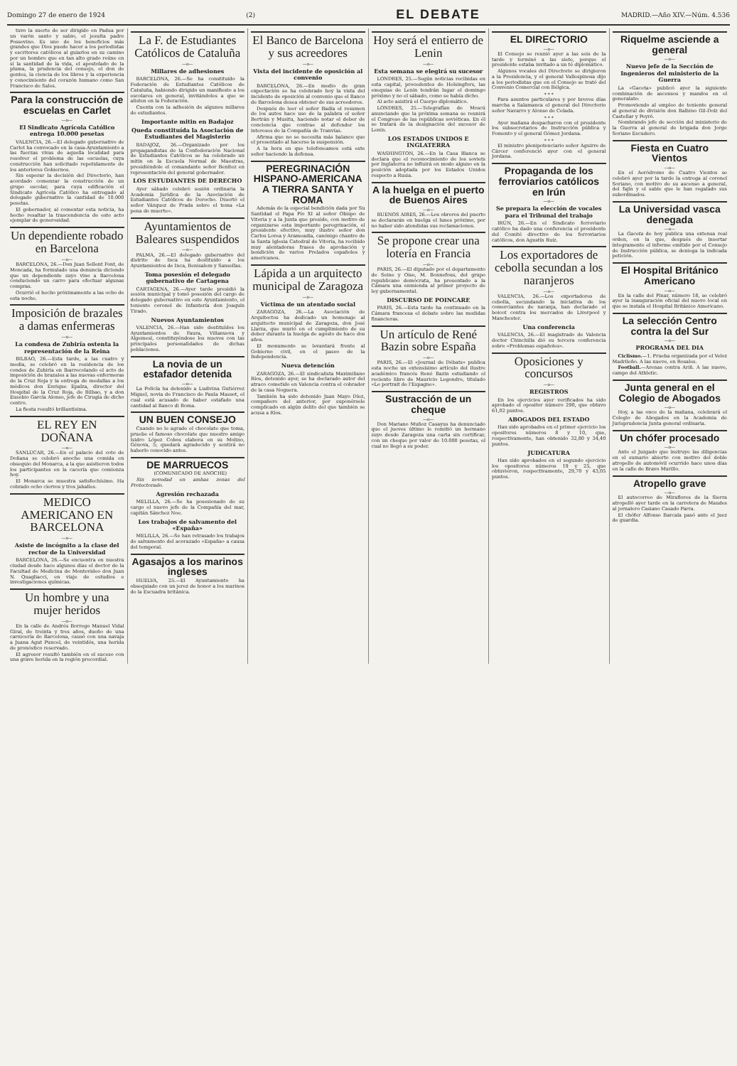Domingo 27 de enero de 1924 (2) EL DEBATE MADRID.—Año XIV.—Núm. 4.536
tuvo la suerte de ser dirigido en Padua por un varón santo y sabio, el jesuíta padre Possevino. Es uno de los beneficios más grandes que Dios puede hacer a los periodistas y escritores católicos al guiarlos en su camino por un hombre que en tan alto grado reúne en sí la santidad de la vida, el apostolado de la pluma, la prudencia del consejo, el don de gentes, la ciencia de los libros y la experiencia y conocimiento del corazón humano como San Francisco de Sales.
Para la construcción de escuelas en Carlet
—o—
El Sindicato Agrícola Católico entrega 10.000 pesetas
VALENCIA, 26.—El delegado gubernativo de Carlet ha convocado en la casa-Ayuntamiento a las fuerzas vivas de aquella localidad para resolver el problema de las escuelas, cuya construcción han solicitado repetidamente de los anteriores Gobiernos.
Sin esperar la decisión del Directorio, han acordado comenzar la construcción de un grupo escolar, para cuya edificación el Sindicato Agrícola Católico ha entregado al delegado gubernativo la cantidad de 10.000 pesetas.
El gobernador, al comentar esta noticia, ha hecho resaltar la trascendencia de este acto ejemplar de generosidad.
Un dependiente robado en Barcelona
—o—
BARCELONA, 26.—Don Juan Sellent Font, de Moncada, ha formulado una denuncia diciendo que un dependiente suyo vino a Barcelona conduciendo un carro para efectuar algunas compras.
Ocurrió el hecho próximamente a las ocho de esta noche.
Imposición de brazales a damas enfermeras
—o—
La condesa de Zubiría ostenta la representación de la Reina
BILBAO, 26.—Esta tarde, a las cuatro y media, se celebró en la residencia de los condes de Zubiría en Ibarrecolando el acto de imposición de brazales a las nuevas enfermeras de la Cruz Roja y la entrega de medallas a los médicos don Enrique Epalza, director del Hospital de la Cruz Roja, de Bilbao, y a don Eusebio García Alonso, jefe de Cirugía de dicho centro.
La fiesta resultó brillantísima.
EL REY EN DOÑANA
—o—
SANLÚCAR, 26.—En el palacio del coto de Doñana se celebró anoche una comida en obsequio del Monarca, a la que asistieron todos los participantes en la cacería que comienza hoy.
El Monarca se muestra satisfechísimo. Ha cobrado ocho ciervos y tres jabalíes.
MEDICO AMERICANO EN BARCELONA
—o—
Asiste de incógnito a la clase del rector de la Universidad
BARCELONA, 26.—Se encuentra en nuestra ciudad desde hace algunos días el doctor de la Facultad de Medicina de Montevideo don Juan N. Quagliacci, en viaje de estudios e investigaciones químicas.
Un hombre y una mujer heridos
—o—
En la calle de Andrés Borrego Manuel Vidal Giral, de treinta y tres años, dueño de una carnicería de Barcelona, causó con una navaja a Juana Agut Puncel, de veintidós, una herida de pronóstico reservado.
El agresor resultó también en el suceso con una grave herida en la región precordial.
La F. de Estudiantes Católicos de Cataluña
—o—
Millares de adhesiones
BARCELONA, 26.—Se ha constituído la Federación de Estudiantes Católicos de Cataluña, habiendo dirigido un manifiesto a los escolares en general, invitándoles a que se alisten en la Federación.
Cuenta con la adhesión de algunos millares de estudiantes.
Importante mitin en Badajoz
Queda constituída la Asociación de Estudiantes del Magisterio
BADAJOZ, 26.—Organizado por los propagandistas de la Confederación Nacional de Estudiantes Católicos se ha celebrado un mitin en la Escuela Normal de Maestras, presidiéndole el comandante señor Benítez en representación del general gobernador.
LOS ESTUDIANTES DE DERECHO
Ayer sábado celebró sesión ordinaria la Academia Jurídica de la Asociación de Estudiantes Católicos de Derecho. Disertó el señor Vázquez de Prada sobre el tema «La pena de muerte».
Ayuntamientos de Baleares suspendidos
—o—
PALMA, 26.—El delegado gubernativo del distrito de Inca ha destituído a los Ayuntamientos de Inca, Benisalem y Sansellas.
Toma posesión el delegado gubernativo de Cartagena
CARTAGENA, 26.—Ayer tarde presidió la sesión municipal y tomó posesión del cargo de delegado gubernativo en este Ayuntamiento, el teniente coronel de Infantería don Joaquín Tirado.
Nuevos Ayuntamientos
VALENCIA, 26.—Han sido destituídos los Ayuntamientos de Faura, Villanueva y Algemesí, constituyéndose los nuevos con las principales personalidades de dichas poblaciones.
La novia de un estafador detenida
—o—
La Policía ha detenido a Ludivina Gutiérrez Miguel, novia de Francisco de Paula Massot, el cual está acusado de haber estafado una cantidad al Banco di Roma.
UN BUEN CONSEJO
Cuando no le agrade el chocolate que toma, pruebe el famoso chocolate que nuestro amigo Isidro López Cobos elabora en su Molino, Génova, 5; quedará agradecido y sentirá no haberlo conocido antes.
DE MARRUECOS
(COMUNICADO DE ANOCHE)
Sin novedad en ambas zonas del Protectorado.
Agresión rechazada
MELILLA, 26.—Se ha posesionado de su cargo el nuevo jefe de la Compañía del mar, capitán Sánchez Noe.
Los trabajos de salvamento del «España»
MELILLA, 26.—Se han retrasado los trabajos de salvamento del acorazado «España» a causa del temporal.
Agasajos a los marinos ingleses
HUELVA, 25.—El Ayuntamiento ha obsequiado con un jerez de honor a los marinos de la Escuadra británica.
El Banco de Barcelona y sus acreedores
—o—
Vista del incidente de oposición al convenio
BARCELONA, 26.—En medio de gran expectación se ha celebrado hoy la vista del incidente de oposición al convenio que el Banco de Barcelona desea obtener de sus acreedores.
Después de leer el señor Badía el resumen de los autos hace uso de la palabra el señor Bertrán y Musitu, haciendo notar el deber de conciencia que contrae al defender los intereses de la Compañía de Tranvías.
Afirma que no se necesita más balance que el presentado al hacerse la suspensión.
A la hora en que telefoneamos está este señor haciendo la defensa.
PEREGRINACIÓN HISPANO-AMERICANA A TIERRA SANTA Y ROMA
Además de la especial bendición dada por Su Santidad el Papa Pío XI al señor Obispo de Vitoria y a la Junta que preside, con motivo de organizarse esta importante peregrinación, el presidente efectivo, muy ilustre señor don Carlos Lorea y Arameadia, canónigo chantre de la Santa Iglesia Catedral de Vitoria, ha recibido muy alentadoras frases de aprobación y bendición de varios Prelados españoles y americanos.
Lápida a un arquitecto municipal de Zaragoza
—o—
Víctima de un atentado social
ZARAGOZA, 26.—La Asociación de Arquitectos ha dedicado un homenaje al arquitecto municipal de Zaragoza, don José Llarza, que murió en el cumplimiento de su deber durante la huelga de agosto de hace dos años.
El monumento se levantará frente al Gobierno civil, en el paseo de la Independencia.
Nueva detención
ZARAGOZA, 26.—El sindicalista Maximiliano Ríos, detenido ayer, se ha declarado autor del atraco cometido en Valencia contra el cobrador de la casa Noguera.
También ha sido detenido Juan Mayo Díez, compañero del anterior, por suponérsele complicado en algún delito del que también se acusa a Ríos.
Hoy será el entierro de Lenin
—o—
Esta semana se elegirá su sucesor
LONDRES, 25.—Según noticias recibidas en esta capital, procedentes de Helsingfors, las exequias de Lenin tendrán lugar el domingo próximo y no el sábado, como se había dicho.
Al acto asistirá el Cuerpo diplomático.
LONDRES, 25.—Telegrafían de Moscú anunciando que la próxima semana se reunirá el Congreso de las repúblicas soviéticas. En él se tratará de la designación del sucesor de Lenin.
LOS ESTADOS UNIDOS E INGLATERRA
WASHINGTON, 26.—En la Casa Blanca se declara que el reconocimiento de los soviets por Inglaterra no influirá en modo alguno en la posición adoptada por los Estados Unidos respecto a Rusia.
A la huelga en el puerto de Buenos Aires
—o—
BUENOS AIRES, 26.—Los obreros del puerto se declararán en huelga el lunes próximo, por no haber sido atendidas sus reclamaciones.
Se propone crear una lotería en Francia
—o—
PARIS, 26.—El diputado por el departamento de Seine y Oise, M. Bonnefous, del grupo republicano demócrata, ha presentado a la Cámara una enmienda al primer proyecto de ley gubernamental.
DISCURSO DE POINCARE
PARIS, 26.—Esta tarde ha continuado en la Cámara francesa el debate sobre las medidas financieras.
Un artículo de René Bazin sobre España
—o—
PARIS, 26.—El «Journal de Débats» publica esta noche un extensísimo artículo del ilustre académico francés René Bazin estudiando el reciente libro de Mauricio Legendre, titulado «Le portrait de l'Espagne».
Sustracción de un cheque
—o—
Don Mariano Muñoz Casayus ha denunciado que el jueves último le remitió un hermano suyo desde Zaragoza una carta sin certificar, con un cheque por valor de 10.000 pesetas, el cual no llegó a su poder.
EL DIRECTORIO
—o—
El Consejo se reunió ayer a las seis de la tarde y terminó a las siete, porque el presidente estaba invitado a un té diplomático.
Algunos vocales del Directorio se dirigieron a la Presidencia, y el general Vallespinosa dijo a los periodistas que en el Consejo se trató del Convenio Comercial con Bélgica.
* * *
Para asuntos particulares y por breves días marcha a Salamanca el general del Directorio señor Navarro y Alonso de Celada.
* * *
Ayer mañana despacharon con el presidente los subsecretarios de Instrucción pública y Fomento y el general Gómez Jordana.
* * *
El ministro plenipotenciario señor Aguirre de Cárcer conferenció ayer con el general Jordana.
Propaganda de los ferroviarios católicos en Irún
—o—
Se prepara la elección de vocales para el Tribunal del trabajo
IRÚN, 26.—En el Sindicato ferroviario católico ha dado una conferencia el presidente del Comité directivo de los ferroviarios católicos, don Agustín Ruiz.
Los exportadores de cebolla secundan a los naranjeros
—o—
VALENCIA, 26.—Los exportadores de cebolla, secundando la iniciativa de los comerciantes de naranja, han declarado el boicot contra los mercados de Liverpool y Manchester.
Una conferencia
VALENCIA, 26.—El magistrado de Valencia doctor Chinchilla dió su tercera conferencia sobre «Problemas españoles».
Oposiciones y concursos
—o—
REGISTROS
En los ejercicios ayer verificados ha sido aprobado el opositor número 290, que obtuvo 61,02 puntos.
ABOGADOS DEL ESTADO
Han sido aprobados en el primer ejercicio los opositores números 8 y 10, que, respectivamente, han obtenido 32,80 y 34,40 puntos.
JUDICATURA
Han sido aprobados en el segundo ejercicio los opositores números 19 y 25, que obtuvieron, respectivamente, 29,70 y 43,05 puntos.
Riquelme asciende a general
—o—
Nuevo jefe de la Sección de Ingenieros del ministerio de la Guerra
La «Gaceta» publicó ayer la siguiente combinación de ascensos y mandos en el generalato:
Promoviendo al empleo de teniente general al general de división don Balbino Gil-Dolz del Castellar y Peyró.
Nombrando jefe de sección del ministerio de la Guerra al general de brigada don Jorge Soriano Escudero.
Fiesta en Cuatro Vientos
—o—
En el Aeródromo de Cuatro Vientos se celebró ayer por la tarde la entrega al coronel Soriano, con motivo de su ascenso a general, del fajín y el sable que le han regalado sus subordinados.
La Universidad vasca denegada
—o—
La Gaceta de hoy publica una extensa real orden, en la que, después de insertar íntegramente el informe emitido por el Consejo de Instrucción pública, se deniega la indicada petición.
El Hospital Británico Americano
—o—
En la calle del Pinar, número 18, se celebró ayer la inauguración oficial del nuevo local en que se instala el Hospital Británico Americano.
La selección Centro contra la del Sur
—o—
PROGRAMA DEL DIA
Ciclismo.—1. Prueba organizada por el Veloz Madrileño. A las nueve, en Rosales.
Football.—Arenas contra Ariñ. A las nueve, campo del Athletic.
Junta general en el Colegio de Abogados
—o—
Hoy, a las once de la mañana, celebrará el Colegio de Abogados en la Academia de Jurisprudencia Junta general ordinaria.
Un chófer procesado
—o—
Ante el Juzgado que instruye las diligencias en el sumario abierto con motivo del doble atropello de automóvil ocurrido hace unos días en la calle de Bravo Murillo.
Atropello grave
—o—
El autocorreo de Miraflores de la Sierra atropelló ayer tarde en la carretera de Maudes al jornalero Casiano Casado Parra.
El chófer Alfonso Barcala pasó ante el juez de guardia.